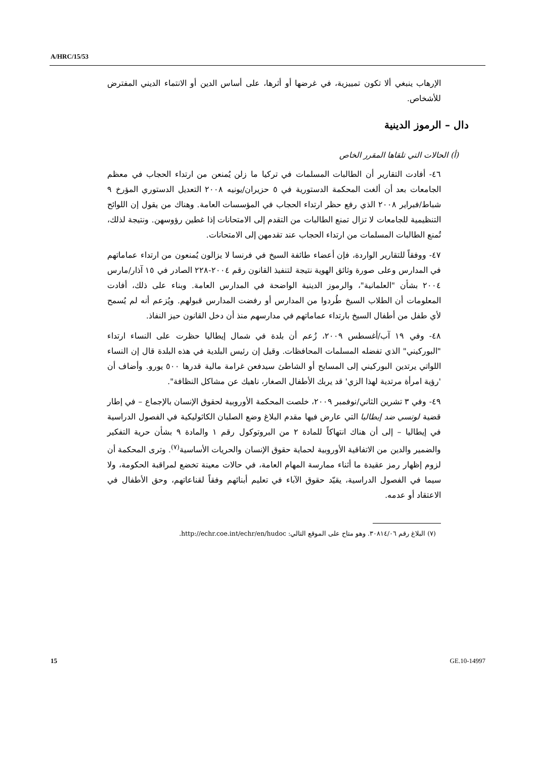A/HRC/15/53
الإرهاب ينبغي ألا تكون تمييزية، في غرضها أو أثرها، على أساس الدين أو الانتماء الديني المفترض للأشخاص.
دال – الرموز الدينية
(أ) الحالات التي تلقاها المقرر الخاص
٤٦- أفادت التقارير أن الطالبات المسلمات في تركيا ما زلن يُمنعن من ارتداء الحجاب في معظم الجامعات بعد أن ألغت المحكمة الدستورية في ٥ حزيران/يونيه ٢٠٠٨ التعديل الدستوري المؤرخ ٩ شباط/فبراير ٢٠٠٨ الذي رفع حظر ارتداء الحجاب في المؤسسات العامة. وهناك من يقول إن اللوائح التنظيمية للجامعات لا تزال تمنع الطالبات من التقدم إلى الامتحانات إذا غطين رؤوسهن. ونتيجة لذلك، تُمنع الطالبات المسلمات من ارتداء الحجاب عند تقدمهن إلى الامتحانات.
٤٧- ووفقاً للتقارير الواردة، فإن أعضاء طائفة السيخ في فرنسا لا يزالون يُمنعون من ارتداء عماماتهم في المدارس وعلى صورة وثائق الهوية نتيجة لتنفيذ القانون رقم ٢٠٠٤-٢٢٨ الصادر في ١٥ آذار/مارس ٢٠٠٤ بشأن "العلمانية"، والرموز الدينية الواضحة في المدارس العامة. وبناء على ذلك، أفادت المعلومات أن الطلاب السيخ طُردوا من المدارس أو رفضت المدارس قبولهم. ويُزعم أنه لم يُسمح لأي طفل من أطفال السيخ بارتداء عماماتهم في مدارسهم منذ أن دخل القانون حيز النفاذ.
٤٨- وفي ١٩ آب/أغسطس ٢٠٠٩، زُعم أن بلدة في شمال إيطاليا حظرت على النساء ارتداء "البوركيني" الذي تفضله المسلمات المحافظات. وقيل إن رئيس البلدية في هذه البلدة قال إن النساء اللواتي يرتدين البوركيني إلى المسابح أو الشاطئ سيدفعن غرامة مالية قدرها ٥٠٠ يورو. وأضاف أن 'رؤية امرأة مرتدية لهذا الزي' قد يربك الأطفال الصغار، ناهيك عن مشاكل النظافة".
٤٩- وفي ٣ تشرين الثاني/نوفمبر ٢٠٠٩، خلصت المحكمة الأوروبية لحقوق الإنسان بالإجماع – في إطار قضية لوتسي ضد إيطاليا التي عارض فيها مقدم البلاغ وضع الصلبان الكاثوليكية في الفصول الدراسية في إيطاليا – إلى أن هناك انتهاكاً للمادة ٢ من البروتوكول رقم ١ والمادة ٩ بشأن حرية التفكير والضمير والدين من الاتفاقية الأوروبية لحماية حقوق الإنسان والحريات الأساسية<sup>(٧)</sup>. وترى المحكمة أن لزوم إظهار رمز عقيدة ما أثناء ممارسة المهام العامة، في حالات معينة تخضع لمراقبة الحكومة، ولا سيما في الفصول الدراسية، يقيّد حقوق الآباء في تعليم أبنائهم وفقاً لقناعاتهم، وحق الأطفال في الاعتقاد أو عدمه.
(٧) البلاغ رقم ٣٠٨١٤/٠٦. وهو متاح على الموقع التالي: http://echr.coe.int/echr/en/hudoc.
15 GE.10-14997